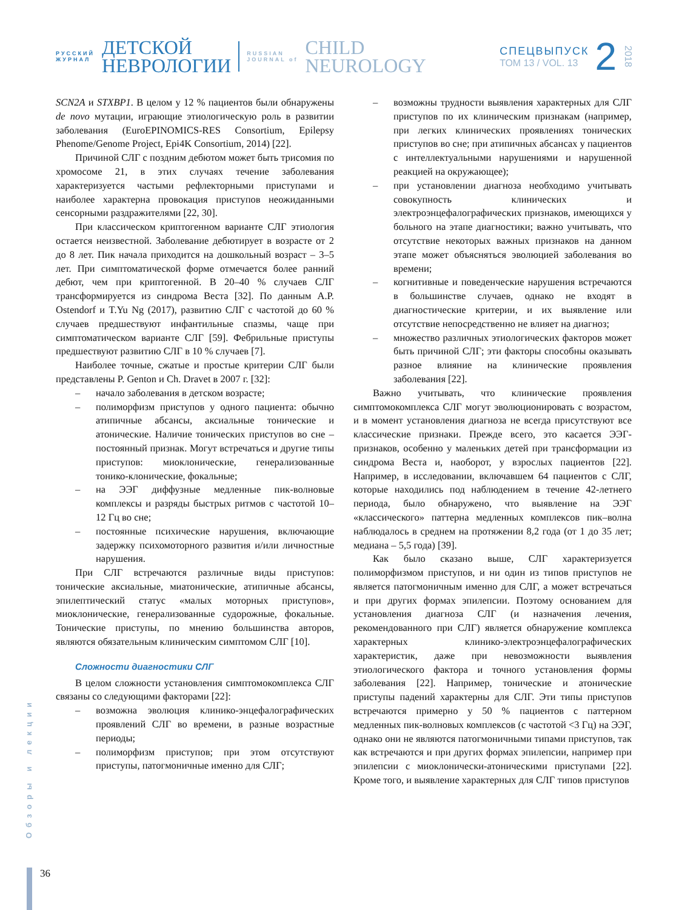РУССКИЙ
ЖУРНАЛ
ДЕТСКОЙ
НЕВРОЛОГИИ
RUSSIAN
JOURNAL of
CHILD
NEUROLOGY
СПЕЦВЫПУСК
ТОМ 13 / VOL. 13
2
2018
SCN2A и STXBP1. В целом у 12 % пациентов были обнаружены de novo мутации, играющие этиологическую роль в развитии заболевания (EuroEPINOMICS-RES Consortium, Epilepsy Phenome/Genome Project, Epi4K Consortium, 2014) [22].
Причиной СЛГ с поздним дебютом может быть трисомия по хромосоме 21, в этих случаях течение заболевания характеризуется частыми рефлекторными приступами и наиболее характерна провокация приступов неожиданными сенсорными раздражителями [22, 30].
При классическом криптогенном варианте СЛГ этиология остается неизвестной. Заболевание дебютирует в возрасте от 2 до 8 лет. Пик начала приходится на дошкольный возраст – 3–5 лет. При симптоматической форме отмечается более ранний дебют, чем при криптогенной. В 20–40 % случаев СЛГ трансформируется из синдрома Веста [32]. По данным A.P. Ostendorf и T.Yu Ng (2017), развитию СЛГ с частотой до 60 % случаев предшествуют инфантильные спазмы, чаще при симптоматическом варианте СЛГ [59]. Фебрильные приступы предшествуют развитию СЛГ в 10 % случаев [7].
Наиболее точные, сжатые и простые критерии СЛГ были представлены P. Genton и Ch. Dravet в 2007 г. [32]:
– начало заболевания в детском возрасте;
– полиморфизм приступов у одного пациента: обычно атипичные абсансы, аксиальные тонические и атонические. Наличие тонических приступов во сне – постоянный признак. Могут встречаться и другие типы приступов: миоклонические, генерализованные тонико-клонические, фокальные;
– на ЭЭГ диффузные медленные пик-волновые комплексы и разряды быстрых ритмов с частотой 10–12 Гц во сне;
– постоянные психические нарушения, включающие задержку психомоторного развития и/или личностные нарушения.
При СЛГ встречаются различные виды приступов: тонические аксиальные, миатонические, атипичные абсансы, эпилептический статус «малых моторных приступов», миоклонические, генерализованные судорожные, фокальные. Тонические приступы, по мнению большинства авторов, являются обязательным клиническим симптомом СЛГ [10].
Сложности диагностики СЛГ
В целом сложности установления симптомокомплекса СЛГ связаны со следующими факторами [22]:
– возможна эволюция клинико-энцефалографических проявлений СЛГ во времени, в разные возрастные периоды;
– полиморфизм приступов; при этом отсутствуют приступы, патогмоничные именно для СЛГ;
– возможны трудности выявления характерных для СЛГ приступов по их клиническим признакам (например, при легких клинических проявлениях тонических приступов во сне; при атипичных абсансах у пациентов с интеллектуальными нарушениями и нарушенной реакцией на окружающее);
– при установлении диагноза необходимо учитывать совокупность клинических и электроэнцефалографических признаков, имеющихся у больного на этапе диагностики; важно учитывать, что отсутствие некоторых важных признаков на данном этапе может объясняться эволюцией заболевания во времени;
– когнитивные и поведенческие нарушения встречаются в большинстве случаев, однако не входят в диагностические критерии, и их выявление или отсутствие непосредственно не влияет на диагноз;
– множество различных этиологических факторов может быть причиной СЛГ; эти факторы способны оказывать разное влияние на клинические проявления заболевания [22].
Важно учитывать, что клинические проявления симптомокомплекса СЛГ могут эволюционировать с возрастом, и в момент установления диагноза не всегда присутствуют все классические признаки. Прежде всего, это касается ЭЭГ-признаков, особенно у маленьких детей при трансформации из синдрома Веста и, наоборот, у взрослых пациентов [22]. Например, в исследовании, включавшем 64 пациентов с СЛГ, которые находились под наблюдением в течение 42-летнего периода, было обнаружено, что выявление на ЭЭГ «классического» паттерна медленных комплексов пик–волна наблюдалось в среднем на протяжении 8,2 года (от 1 до 35 лет; медиана – 5,5 года) [39].
Как было сказано выше, СЛГ характеризуется полиморфизмом приступов, и ни один из типов приступов не является патогмоничным именно для СЛГ, а может встречаться и при других формах эпилепсии. Поэтому основанием для установления диагноза СЛГ (и назначения лечения, рекомендованного при СЛГ) является обнаружение комплекса характерных клинико-электроэнцефалографических характеристик, даже при невозможности выявления этиологического фактора и точного установления формы заболевания [22]. Например, тонические и атонические приступы падений характерны для СЛГ. Эти типы приступов встречаются примерно у 50 % пациентов с паттерном медленных пик-волновых комплексов (с частотой <3 Гц) на ЭЭГ, однако они не являются патогмоничными типами приступов, так как встречаются и при других формах эпилепсии, например при эпилепсии с миоклонически-атоническими приступами [22]. Кроме того, и выявление характерных для СЛГ типов приступов
Обзоры и лекции
36